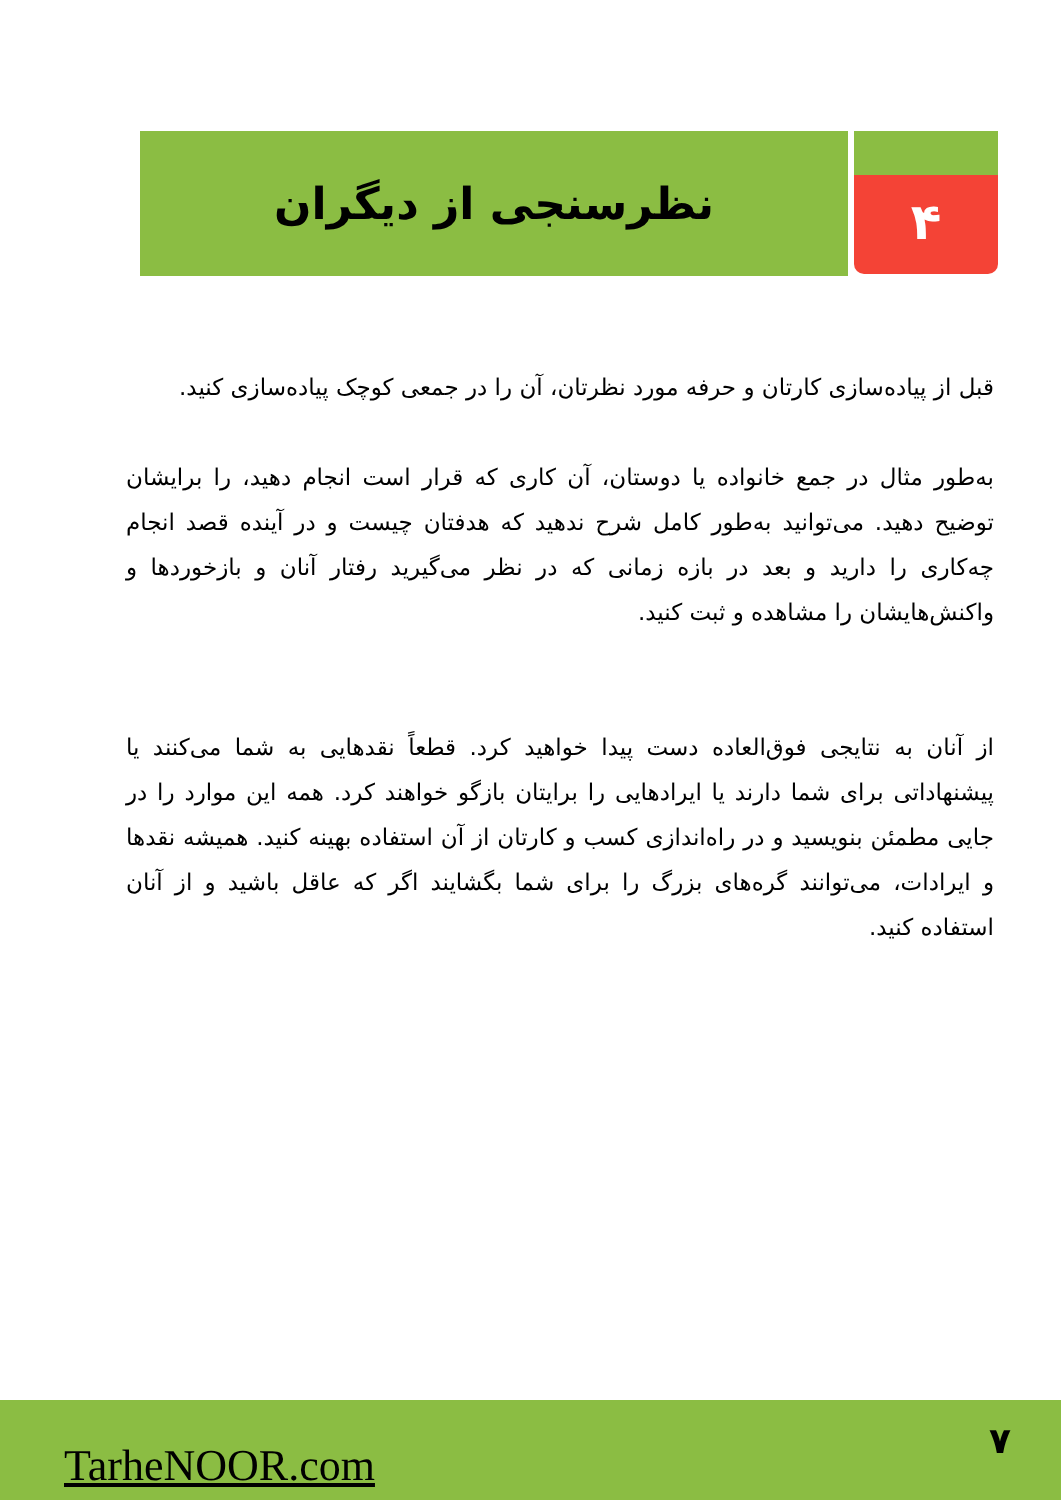۴
نظرسنجی از دیگران
قبل از پیاده‌سازی کارتان و حرفه مورد نظرتان، آن را در جمعی کوچک پیاده‌سازی کنید.
به‌طور مثال در جمع خانواده یا دوستان، آن کاری که قرار است انجام دهید، را برایشان توضیح دهید. می‌توانید به‌طور کامل شرح ندهید که هدفتان چیست و در آینده قصد انجام چه‌کاری را دارید و بعد در بازه زمانی که در نظر می‌گیرید رفتار آنان و بازخوردها و واکنش‌هایشان را مشاهده و ثبت کنید.
از آنان به نتایجی فوق‌العاده دست پیدا خواهید کرد. قطعاً نقدهایی به شما می‌کنند یا پیشنهاداتی برای شما دارند یا ایرادهایی را برایتان بازگو خواهند کرد. همه این موارد را در جایی مطمئن بنویسید و در راه‌اندازی کسب و کارتان از آن استفاده بهینه کنید. همیشه نقدها و ایرادات، می‌توانند گره‌های بزرگ را برای شما بگشایند اگر که عاقل باشید و از آنان استفاده کنید.
TarheNOOR.com ۷